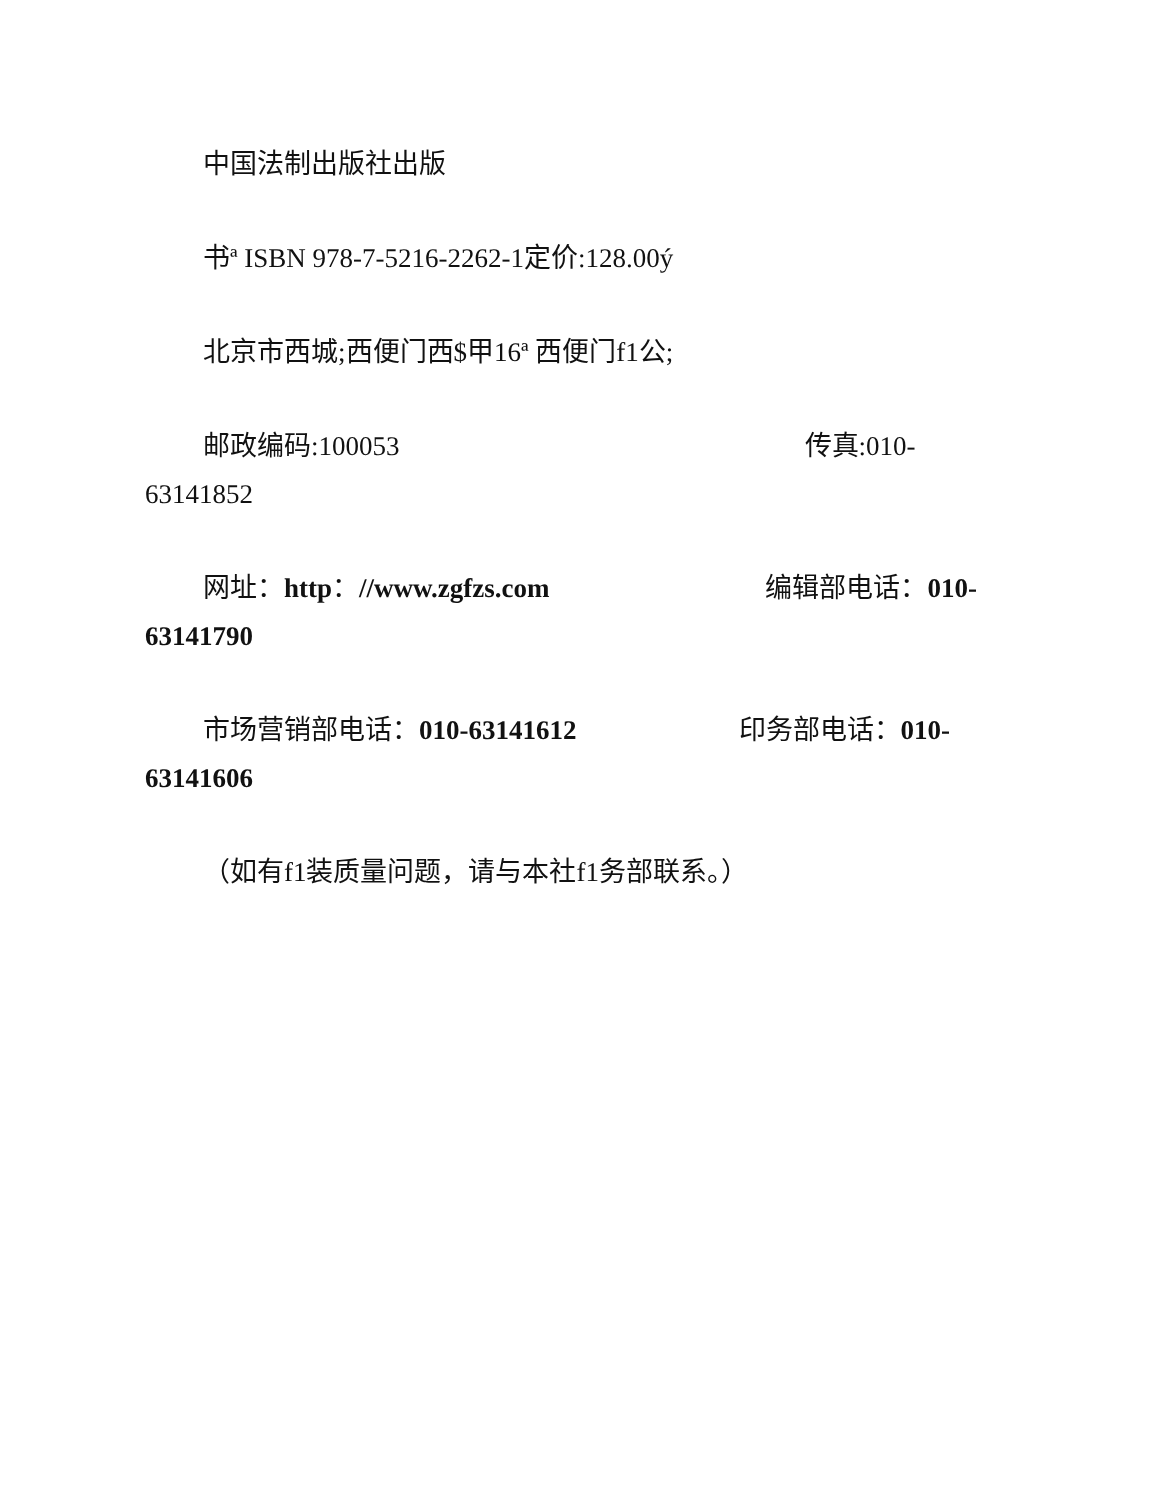中国法制出版社出版
书ª ISBN 978-7-5216-2262-1定价:128.00ý
北京市西城;西便门西$甲16ª 西便门f1公;
邮政编码:100053　　　　　　　　　　　　　　　传真:010-63141852
网址：http：//www.zgfzs.com　　　　　　　　编辑部电话：010-63141790
市场营销部电话：010-63141612　　　　　　印务部电话：010-63141606
（如有f1装质量问题，请与本社f1务部联系。）